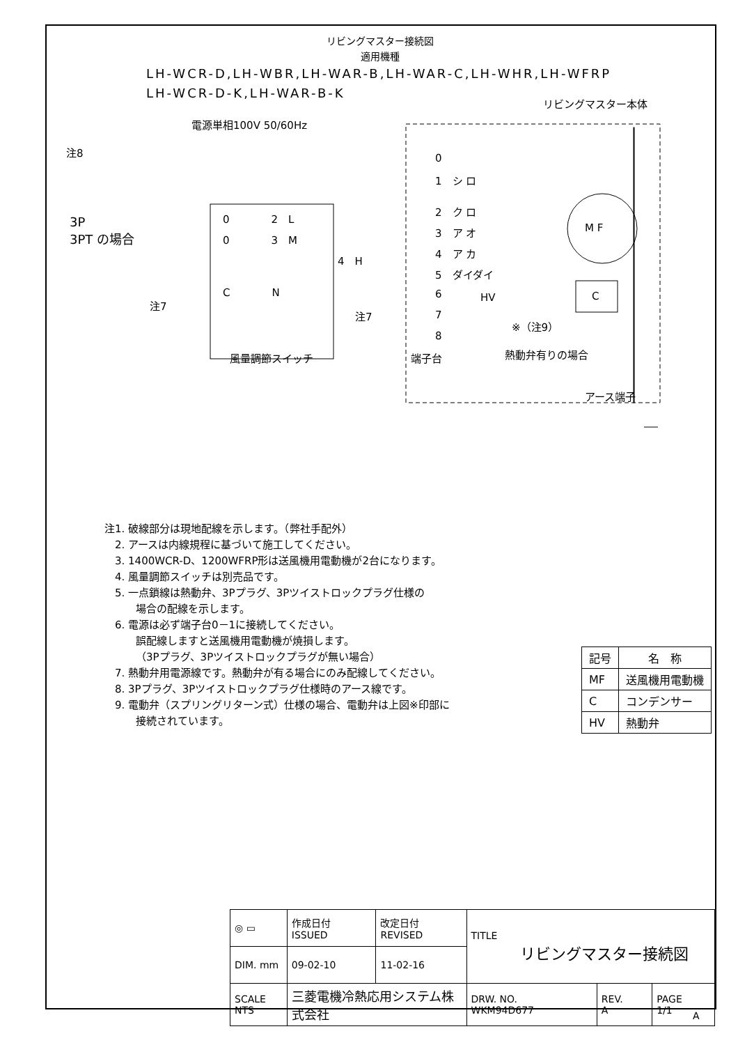リビングマスター接続図
適用機種
LH-WCR-D,LH-WBR,LH-WAR-B,LH-WAR-C,LH-WHR,LH-WFRP
LH-WCR-D-K,LH-WAR-B-K
電源単相100V 50/60Hz
リビングマスター本体
注8
3P
3PT の場合
0
1　シ ロ
2　ク ロ
3　ア オ
4　ア カ
5　ダイダイ
6
7
8
端子台
M F
C
HV
※（注9）
熱動弁有りの場合
アース端子
0　　　　2　L
0　　　　3　M
4　H
C　　　　N
注7
注7
風量調節スイッチ
注1. 破線部分は現地配線を示します。（弊社手配外）
　2. アースは内線規程に基づいて施工してください。
　3. 1400WCR-D、1200WFRP形は送風機用電動機が2台になります。
　4. 風量調節スイッチは別売品です。
　5. 一点鎖線は熱動弁、3Pプラグ、3Pツイストロックプラグ仕様の
場合の配線を示します。
　6. 電源は必ず端子台0－1に接続してください。
誤配線しますと送風機用電動機が焼損します。
（3Pプラグ、3Pツイストロックプラグが無い場合）
　7. 熱動弁用電源線です。熱動弁が有る場合にのみ配線してください。
　8. 3Pプラグ、3Pツイストロックプラグ仕様時のアース線です。
　9. 電動弁（スプリングリターン式）仕様の場合、電動弁は上図※印部に
接続されています。
| 記号 | 名 称 |
| --- | --- |
| MF | 送風機用電動機 |
| C | コンデンサー |
| HV | 熱動弁 |
| ◎ ▭ | 作成日付 ISSUED | 改定日付 REVISED | TITLE リビングマスター接続図 | | |
| DIM. mm | 09-02-10 | 11-02-16 | | | |
| SCALE NTS | 三菱電機冷熱応用システム株式会社 | | DRW. NO. WKM94D677 | REV. A | PAGE 1/1 |
A